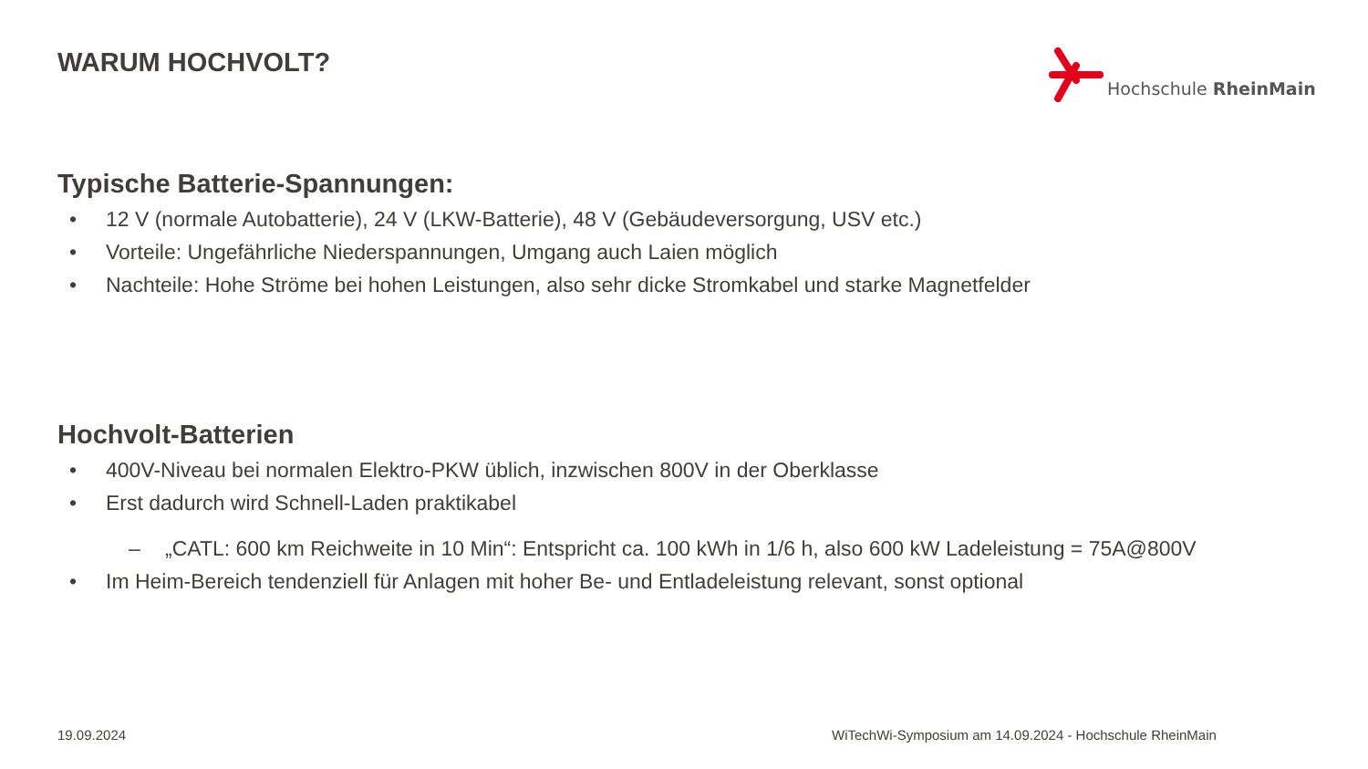WARUM HOCHVOLT? Hochschule RheinMain
Typische Batterie-Spannungen:
• 12 V (normale Autobatterie), 24 V (LKW-Batterie), 48 V (Gebäudeversorgung, USV etc.)
• Vorteile: Ungefährliche Niederspannungen, Umgang auch Laien möglich
• Nachteile: Hohe Ströme bei hohen Leistungen, also sehr dicke Stromkabel und starke Magnetfelder
Hochvolt-Batterien
• 400V-Niveau bei normalen Elektro-PKW üblich, inzwischen 800V in der Oberklasse
• Erst dadurch wird Schnell-Laden praktikabel
– „CATL: 600 km Reichweite in 10 Min“: Entspricht ca. 100 kWh in 1/6 h, also 600 kW Ladeleistung = 75A@800V
• Im Heim-Bereich tendenziell für Anlagen mit hoher Be- und Entladeleistung relevant, sonst optional
19.09.2024
WiTechWi-Symposium am 14.09.2024 - Hochschule RheinMain